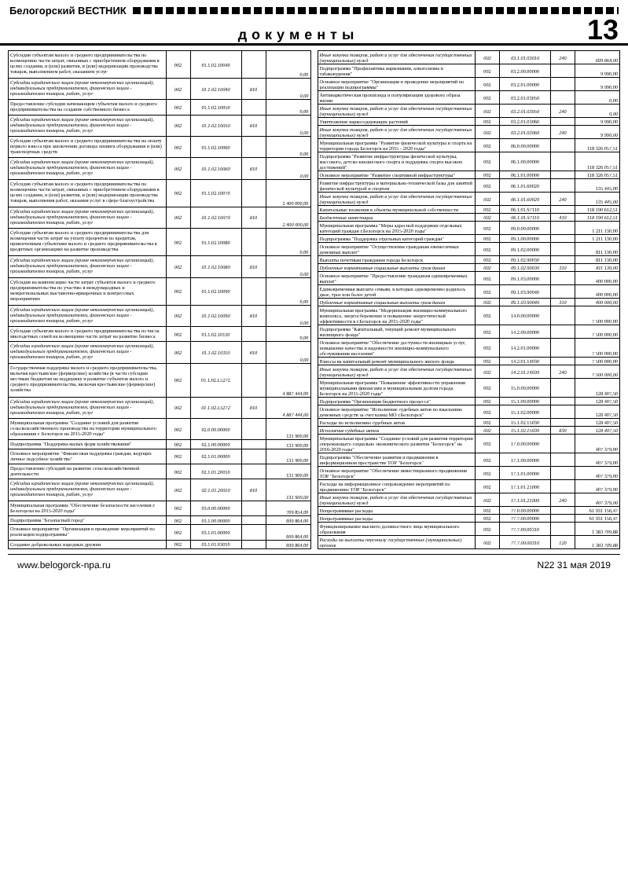Белогорский ВЕСТНИК
документы
13
| Субсидия субъектам малого и среднего предпринимательства по возмещению части затрат, связанных с приобретением оборудования в целях создания, и (или) развития, и (или) модернизации производства товаров, выполнением работ, оказанием услуг | 002 | 01.1.02.10040 | | 0,00 |
| Субсидии юридическим лицам (кроме некоммерческих организаций), индивидуальным предпринимателям, физическим лицам - производителям товаров, работ, услуг | 002 | 01.1.02.10040 | 810 | 0,00 |
| Предоставление субсидии начинающим субъектам малого и среднего предпринимательства на создание собственного бизнеса | 002 | 01.1.02.10050 | | 0,00 |
| Субсидии юридическим лицам (кроме некоммерческих организаций), индивидуальным предпринимателям, физическим лицам - производителям товаров, работ, услуг | 002 | 01.1.02.10050 | 810 | 0,00 |
| Субсидия субъектам малого и среднего предпринимательства на оплату первого взноса при заключении договора лизинга оборудования и (или) транспортных средств | 002 | 01.1.02.10060 | | 0,00 |
| Субсидии юридическим лицам (кроме некоммерческих организаций), индивидуальным предпринимателям, физическим лицам - производителям товаров, работ, услуг | 002 | 01.1.02.10060 | 810 | 0,00 |
| Субсидия субъектам малого и среднего предпринимательства по возмещению части затрат, связанных с приобретением оборудования в целях создания, и (или) развития, и (или) модернизации производства товаров, выполнения работ, оказания услуг в сфере благоустройства | 002 | 01.1.02.10070 | | 2 400 000,00 |
| Субсидии юридическим лицам (кроме некоммерческих организаций), индивидуальным предпринимателям, физическим лицам - производителям товаров, работ, услуг | 002 | 01.1.02.10070 | 810 | 2 400 000,00 |
| Субсидия субъектам малого и среднего предпринимательства для возмещения части затрат на уплату процентов по кредитам, привлеченным субъектами малого и среднего предпринимательства в кредитных организациях на развитие производства | 002 | 01.1.02.10080 | | 0,00 |
| Субсидии юридическим лицам (кроме некоммерческих организаций), индивидуальным предпринимателям, физическим лицам - производителям товаров, работ, услуг | 002 | 01.1.02.10080 | 810 | 0,00 |
| Субсидия на компенсацию части затрат субъектов малого и среднего предпринимательства по участию в международных и межрегиональных выставочно-ярмарочных и конгрессных мероприятиях | 002 | 01.1.02.10090 | | 0,00 |
| Субсидии юридическим лицам (кроме некоммерческих организаций), индивидуальным предпринимателям, физическим лицам - производителям товаров, работ, услуг | 002 | 01.1.02.10090 | 810 | 0,00 |
| Субсидия субъектам малого и среднего предпринимательства из числа многодетных семей на возмещение части затрат на развитие бизнеса | 002 | 01.1.02.10110 | | 0,00 |
| Субсидии юридическим лицам (кроме некоммерческих организаций), индивидуальным предпринимателям, физическим лицам - производителям товаров, работ, услуг | 002 | 01.1.02.10110 | 810 | 0,00 |
| Государственная поддержка малого и среднего предпринимательства, включая крестьянские (фермерские) хозяйства (в части субсидии местным бюджетам на поддержку и развитие субъектов малого и среднего предпринимательства, включая крестьянские (фермерские) хозяйства | 002 | 01.1.02.L5272 | | 4 887 444,00 |
| Субсидии юридическим лицам (кроме некоммерческих организаций), индивидуальным предпринимателям, физическим лицам - производителям товаров, работ, услуг | 002 | 01.1.02.L5272 | 810 | 4 887 444,00 |
| Муниципальная программа "Создание условий для развития сельскохозяйственного производства на территории муниципального образования г. Белогорск на 2015-2020 годы" | 002 | 02.0.00.00000 | | 131 900,00 |
| Подпрограмма "Поддержка малых форм хозяйствования" | 002 | 02.1.00.00000 | | 131 900,00 |
| Основное мероприятие "Финансовая поддержка граждан, ведущих личное подсобное хозяйство" | 002 | 02.1.01.00000 | | 131 900,00 |
| Предоставление субсидий на развитие сельскохозяйственной деятельности | 002 | 02.1.01.20010 | | 131 900,00 |
| Субсидии юридическим лицам (кроме некоммерческих организаций), индивидуальным предпринимателям, физическим лицам - производителям товаров, работ, услуг | 002 | 02.1.01.20010 | 810 | 131 900,00 |
| Муниципальная программа "Обеспечение безопасности населения г. Белогорска на 2015-2020 годы" | 002 | 03.0.00.00000 | | 709 854,00 |
| Подпрограмма "Безопасный город" | 002 | 03.1.00.00000 | | 699 864,00 |
| Основное мероприятие "Организация и проведение мероприятий по реализации подпрограммы" | 002 | 03.1.01.00000 | | 699 864,00 |
| Создание добровольных народных дружин | 002 | 03.1.01.03010 | | 699 864,00 |
| Иные закупки товаров, работ и услуг для обеспечения государственных (муниципальных) нужд | 002 | 03.1.01.03010 | 240 | 699 864,00 |
| Подпрограмма "Профилактика наркомании, алкоголизма и табакокурения" | 002 | 03.2.00.00000 | | 9 990,00 |
| Основное мероприятие "Организация и проведение мероприятий по реализации подпрограммы" | 002 | 03.2.01.00000 | | 9 990,00 |
| Антинаркотическая пропаганда и популяризация здорового образа жизни | 002 | 03.2.01.03050 | | 0,00 |
| Иные закупки товаров, работ и услуг для обеспечения государственных (муниципальных) нужд | 002 | 03.2.01.03050 | 240 | 0,00 |
| Уничтожение наркосодержащих растений | 002 | 03.2.01.03060 | | 9 990,00 |
| Иные закупки товаров, работ и услуг для обеспечения государственных (муниципальных) нужд | 002 | 03.2.01.03060 | 240 | 9 990,00 |
| Муниципальная программа "Развитие физической культуры и спорта на территории города Белогорск на 2015 - 2020 годы" | 002 | 06.0.00.00000 | | 118 326 057,51 |
| Подпрограмма "Развитие инфраструктуры физической культуры, массового, детско-юношеского спорта и поддержка спорта высоких достижений" | 002 | 06.1.00.00000 | | 118 326 057,51 |
| Основное мероприятие "Развитие спортивной инфраструктуры" | 002 | 06.1.01.00000 | | 118 326 057,51 |
| Развитие инфраструктуры и материально-технической базы для занятий физической культурой и спортом | 002 | 06.1.01.60020 | | 135 445,00 |
| Иные закупки товаров, работ и услуг для обеспечения государственных (муниципальных) нужд | 002 | 06.1.01.60020 | 240 | 135 445,00 |
| Капитальные вложения в объекты муниципальной собственности | 002 | 06.1.01.S7110 | | 118 190 612,51 |
| Бюджетные инвестиции | 002 | 06.1.01.S7110 | 410 | 118 190 612,51 |
| Муниципальная программа "Меры адресной поддержки отдельных категорий граждан г.Белогорск на 2015-2020 годы" | 002 | 09.0.00.00000 | | 1 211 130,00 |
| Подпрограмма "Поддержка отдельных категорий граждан" | 002 | 09.1.00.00000 | | 1 211 130,00 |
| Основное мероприятие "Осуществление гражданам ежемесячных денежных выплат" | 002 | 09.1.02.00000 | | 811 130,00 |
| Выплаты почетным гражданам города Белогорск | 002 | 09.1.02.90030 | | 811 130,00 |
| Публичные нормативные социальные выплаты гражданам | 002 | 09.1.02.90030 | 310 | 811 130,00 |
| Основное мероприятие "Предоставление гражданам единовременных выплат" | 002 | 09.1.03.00000 | | 400 000,00 |
| Единовременная выплата семьям, в которых одновременно родилось двое, трое или более детей | 002 | 09.1.03.90040 | | 400 000,00 |
| Публичные нормативные социальные выплаты гражданам | 002 | 09.1.03.90040 | 310 | 400 000,00 |
| Муниципальная программа "Модернизация жилищно-коммунального комплекса, энергосбережение и повышение энергетической эффективности в г.Белогорск на 2015-2020 годы" | 002 | 14.0.00.00000 | | 7 500 000,00 |
| Подпрограмма "Капитальный, текущий ремонт муниципального жилищного фонда" | 002 | 14.2.00.00000 | | 7 500 000,00 |
| Основное мероприятие "Обеспечение доступности жилищных услуг, повышение качества и надежности жилищно-коммунального обслуживания населения" | 002 | 14.2.01.00000 | | 7 500 000,00 |
| Взносы на капитальный ремонт муниципального жилого фонда | 002 | 14.2.01.14030 | | 7 500 000,00 |
| Иные закупки товаров, работ и услуг для обеспечения государственных (муниципальных) нужд | 002 | 14.2.01.14030 | 240 | 7 500 000,00 |
| Муниципальная программа "Повышение эффективности управления муниципальными финансами и муниципальным долгом города Белогорск на 2015-2020 годы" | 002 | 15.0.00.00000 | | 128 407,50 |
| Подпрограмма "Организация бюджетного процесса" | 002 | 15.1.00.00000 | | 128 407,50 |
| Основное мероприятие "Исполнение судебных актов по взысканию денежных средств за счет казны МО г.Белогорск" | 002 | 15.1.02.00000 | | 128 407,50 |
| Расходы по исполнению судебных актов | 002 | 15.1.02.15030 | | 128 407,50 |
| Исполнение судебных актов | 002 | 15.1.02.15030 | 830 | 128 407,50 |
| Муниципальная программа "Создание условий для развития территории опережающего социально экономического развития "Белогорск" на 2016-2020 годы" | 002 | 17.0.00.00000 | | 407 379,00 |
| Подпрограмма "Обеспечение развития и продвижения в информационном пространстве ТОР "Белогорск" | 002 | 17.1.00.00000 | | 407 379,00 |
| Основное мероприятие "Обеспечение инвестиционного продвижения ТОР "Белогорск" | 002 | 17.1.01.00000 | | 407 379,00 |
| Расходы на информационное сопровождение мероприятий по продвижению ТОР "Белогорск" | 002 | 17.1.01 21000 | | 407 379,00 |
| Иные закупки товаров, работ и услуг для обеспечения государственных (муниципальных) нужд | 002 | 17.1.01.21000 | 240 | 407 379,00 |
| Непрограммные расходы | 002 | 77.0.00.00000 | | 61 931 156,47 |
| Непрограммные расходы | 002 | 77.7.00.00000 | | 61 931 156,47 |
| Функционирование высшего должностного лица муниципального образования | 002 | 77.7.00.00310 | | 1 383 709,88 |
| Расходы на выплаты персоналу государственных (муниципальных) органов | 002 | 77.7.00.00310 | 120 | 1 383 709,88 |
www.belogorck-npa.ru N22 31 мая 2019